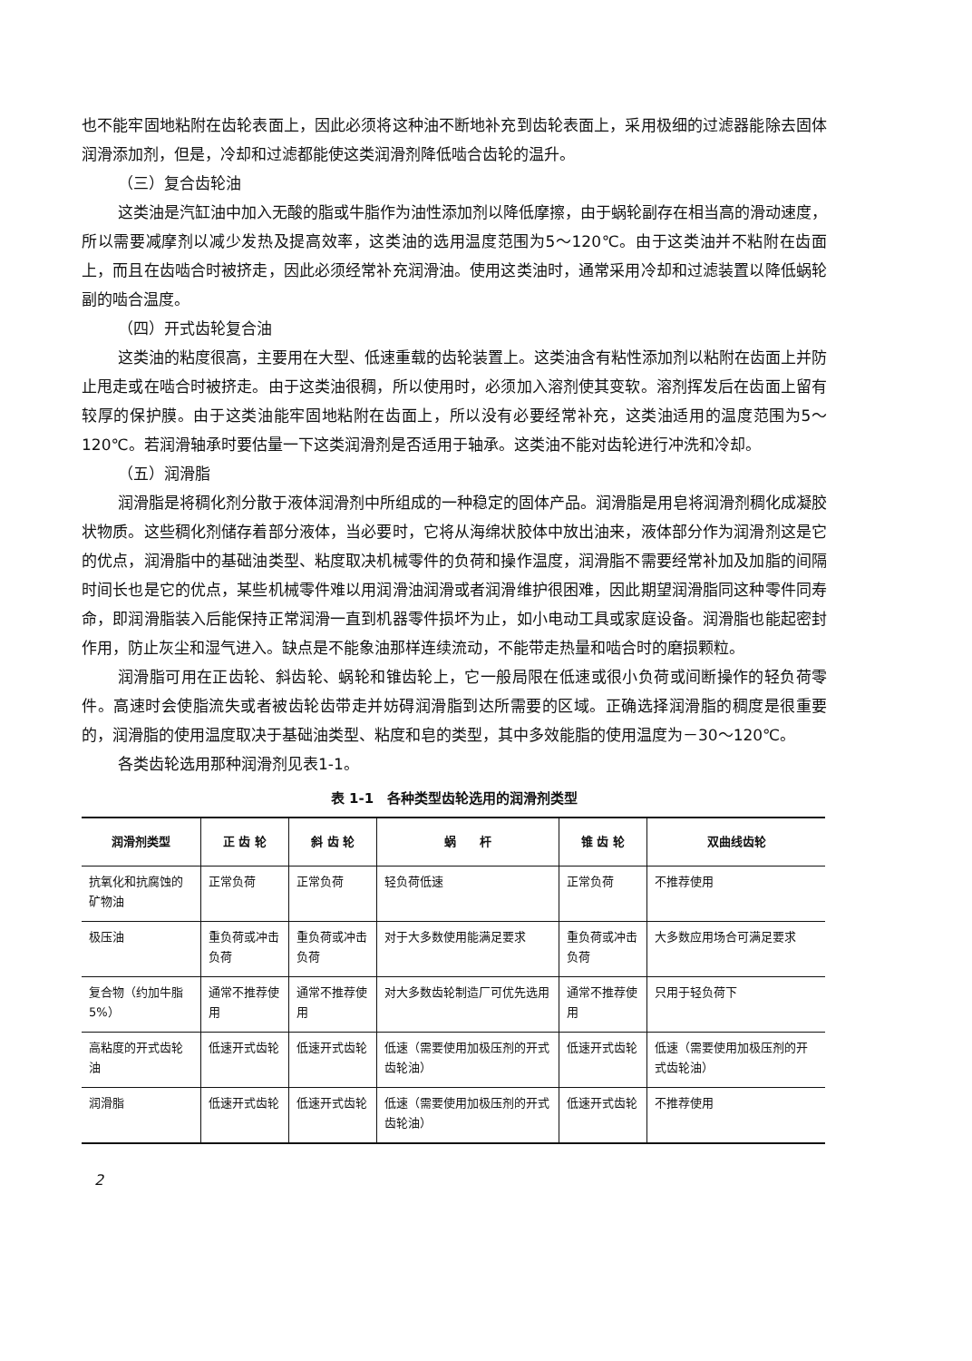也不能牢固地粘附在齿轮表面上，因此必须将这种油不断地补充到齿轮表面上，采用极细的过滤器能除去固体润滑添加剂，但是，冷却和过滤都能使这类润滑剂降低啮合齿轮的温升。
（三）复合齿轮油
这类油是汽缸油中加入无酸的脂或牛脂作为油性添加剂以降低摩擦，由于蜗轮副存在相当高的滑动速度，所以需要减摩剂以减少发热及提高效率，这类油的选用温度范围为5～120℃。由于这类油并不粘附在齿面上，而且在齿啮合时被挤走，因此必须经常补充润滑油。使用这类油时，通常采用冷却和过滤装置以降低蜗轮副的啮合温度。
（四）开式齿轮复合油
这类油的粘度很高，主要用在大型、低速重载的齿轮装置上。这类油含有粘性添加剂以粘附在齿面上并防止甩走或在啮合时被挤走。由于这类油很稠，所以使用时，必须加入溶剂使其变软。溶剂挥发后在齿面上留有较厚的保护膜。由于这类油能牢固地粘附在齿面上，所以没有必要经常补充，这类油适用的温度范围为5～120℃。若润滑轴承时要估量一下这类润滑剂是否适用于轴承。这类油不能对齿轮进行冲洗和冷却。
（五）润滑脂
润滑脂是将稠化剂分散于液体润滑剂中所组成的一种稳定的固体产品。润滑脂是用皂将润滑剂稠化成凝胶状物质。这些稠化剂储存着部分液体，当必要时，它将从海绵状胶体中放出油来，液体部分作为润滑剂这是它的优点，润滑脂中的基础油类型、粘度取决机械零件的负荷和操作温度，润滑脂不需要经常补加及加脂的间隔时间长也是它的优点，某些机械零件难以用润滑油润滑或者润滑维护很困难，因此期望润滑脂同这种零件同寿命，即润滑脂装入后能保持正常润滑一直到机器零件损坏为止，如小电动工具或家庭设备。润滑脂也能起密封作用，防止灰尘和湿气进入。缺点是不能象油那样连续流动，不能带走热量和啮合时的磨损颗粒。
润滑脂可用在正齿轮、斜齿轮、蜗轮和锥齿轮上，它一般局限在低速或很小负荷或间断操作的轻负荷零件。高速时会使脂流失或者被齿轮齿带走并妨碍润滑脂到达所需要的区域。正确选择润滑脂的稠度是很重要的，润滑脂的使用温度取决于基础油类型、粘度和皂的类型，其中多效能脂的使用温度为－30～120℃。
各类齿轮选用那种润滑剂见表1-1。
表 1-1　各种类型齿轮选用的润滑剂类型
| 润滑剂类型 | 正 齿 轮 | 斜 齿 轮 | 蜗 杆 | 锥 齿 轮 | 双曲线齿轮 |
| --- | --- | --- | --- | --- | --- |
| 抗氧化和抗腐蚀的矿物油 | 正常负荷 | 正常负荷 | 轻负荷低速 | 正常负荷 | 不推荐使用 |
| 极压油 | 重负荷或冲击负荷 | 重负荷或冲击负荷 | 对于大多数使用能满足要求 | 重负荷或冲击负荷 | 大多数应用场合可满足要求 |
| 复合物（约加牛脂5%） | 通常不推荐使用 | 通常不推荐使用 | 对大多数齿轮制造厂可优先选用 | 通常不推荐使用 | 只用于轻负荷下 |
| 高粘度的开式齿轮油 | 低速开式齿轮 | 低速开式齿轮 | 低速（需要使用加极压剂的开式齿轮油） | 低速开式齿轮 | 低速（需要使用加极压剂的开式齿轮油） |
| 润滑脂 | 低速开式齿轮 | 低速开式齿轮 | 低速（需要使用加极压剂的开式齿轮油） | 低速开式齿轮 | 不推荐使用 |
2